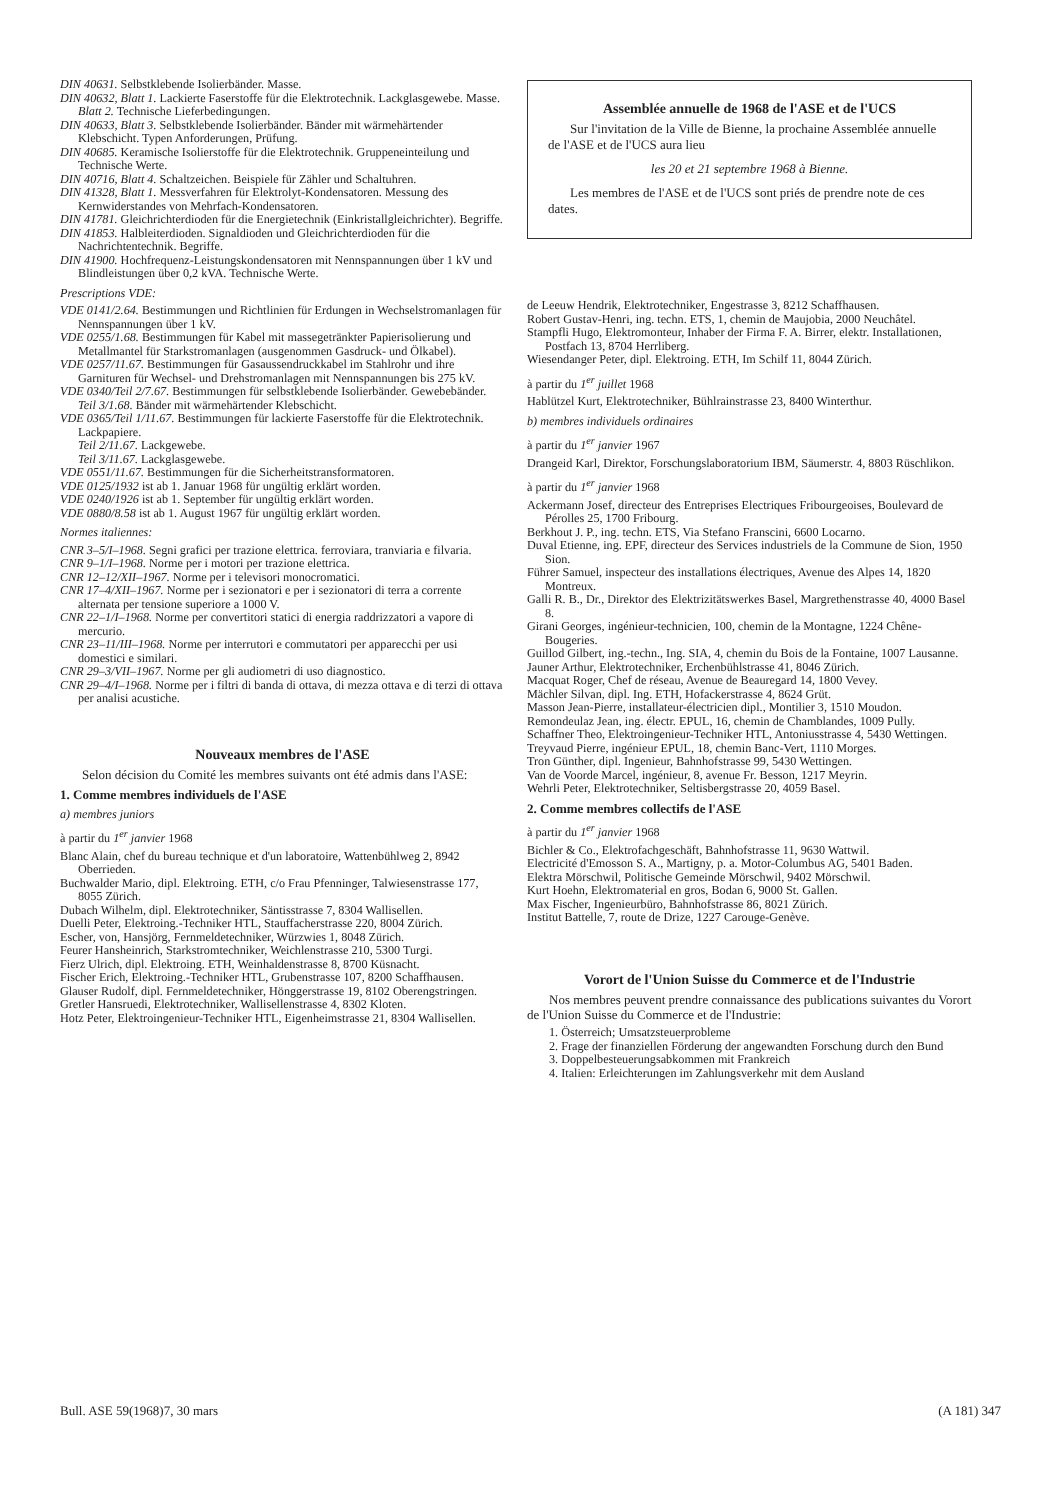DIN 40631. Selbstklebende Isolierbänder. Masse.
DIN 40632, Blatt 1. Lackierte Faserstoffe für die Elektrotechnik. Lackglasgewebe. Masse.
Blatt 2. Technische Lieferbedingungen.
DIN 40633, Blatt 3. Selbstklebende Isolierbänder. Bänder mit wärmehärtender Klebschicht. Typen Anforderungen, Prüfung.
DIN 40685. Keramische Isolierstoffe für die Elektrotechnik. Gruppeneinteilung und Technische Werte.
DIN 40716, Blatt 4. Schaltzeichen. Beispiele für Zähler und Schaltuhren.
DIN 41328, Blatt 1. Messverfahren für Elektrolyt-Kondensatoren. Messung des Kernwiderstandes von Mehrfach-Kondensatoren.
DIN 41781. Gleichrichterdioden für die Energietechnik (Einkristallgleichrichter). Begriffe.
DIN 41853. Halbleiterdioden. Signaldioden und Gleichrichterdioden für die Nachrichtentechnik. Begriffe.
DIN 41900. Hochfrequenz-Leistungskondensatoren mit Nennspannungen über 1 kV und Blindleistungen über 0,2 kVA. Technische Werte.
Prescriptions VDE:
VDE 0141/2.64. Bestimmungen und Richtlinien für Erdungen in Wechselstromanlagen für Nennspannungen über 1 kV.
VDE 0255/1.68. Bestimmungen für Kabel mit massegetränkter Papierisolierung und Metallmantel für Starkstromanlagen (ausgenommen Gasdruck- und Ölkabel).
VDE 0257/11.67. Bestimmungen für Gasaussendruckkabel im Stahlrohr und ihre Garnituren für Wechsel- und Drehstromanlagen mit Nennspannungen bis 275 kV.
VDE 0340/Teil 2/7.67. Bestimmungen für selbstklebende Isolierbänder. Gewebebänder.
Teil 3/1.68. Bänder mit wärmehärtender Klebschicht.
VDE 0365/Teil 1/11.67. Bestimmungen für lackierte Faserstoffe für die Elektrotechnik. Lackpapiere.
Teil 2/11.67. Lackgewebe.
Teil 3/11.67. Lackglasgewebe.
VDE 0551/11.67. Bestimmungen für die Sicherheitstransformatoren.
VDE 0125/1932 ist ab 1. Januar 1968 für ungültig erklärt worden.
VDE 0240/1926 ist ab 1. September für ungültig erklärt worden.
VDE 0880/8.58 ist ab 1. August 1967 für ungültig erklärt worden.
Normes italiennes:
CNR 3–5/I–1968. Segni grafici per trazione elettrica. ferroviara, tranviaria e filvaria.
CNR 9–1/I–1968. Norme per i motori per trazione elettrica.
CNR 12–12/XII–1967. Norme per i televisori monocromatici.
CNR 17–4/XII–1967. Norme per i sezionatori e per i sezionatori di terra a corrente alternata per tensione superiore a 1000 V.
CNR 22–1/I–1968. Norme per convertitori statici di energia raddrizzatori a vapore di mercurio.
CNR 23–11/III–1968. Norme per interrutori e commutatori per apparecchi per usi domestici e similari.
CNR 29–3/VII–1967. Norme per gli audiometri di uso diagnostico.
CNR 29–4/I–1968. Norme per i filtri di banda di ottava, di mezza ottava e di terzi di ottava per analisi acustiche.
Nouveaux membres de l'ASE
Selon décision du Comité les membres suivants ont été admis dans l'ASE:
1. Comme membres individuels de l'ASE
a) membres juniors
à partir du 1<sup>er</sup> janvier 1968
Blanc Alain, chef du bureau technique et d'un laboratoire, Wattenbühlweg 2, 8942 Oberrieden.
Buchwalder Mario, dipl. Elektroing. ETH, c/o Frau Pfenninger, Talwiesenstrasse 177, 8055 Zürich.
Dubach Wilhelm, dipl. Elektrotechniker, Säntisstrasse 7, 8304 Wallisellen.
Duelli Peter, Elektroing.-Techniker HTL, Stauffacherstrasse 220, 8004 Zürich.
Escher, von, Hansjörg, Fernmeldetechniker, Würzwies 1, 8048 Zürich.
Feurer Hansheinrich, Starkstromtechniker, Weichlenstrasse 210, 5300 Turgi.
Fierz Ulrich, dipl. Elektroing. ETH, Weinhaldenstrasse 8, 8700 Küsnacht.
Fischer Erich, Elektroing.-Techniker HTL, Grubenstrasse 107, 8200 Schaffhausen.
Glauser Rudolf, dipl. Fernmeldetechniker, Hönggerstrasse 19, 8102 Oberengstringen.
Gretler Hansruedi, Elektrotechniker, Wallisellenstrasse 4, 8302 Kloten.
Hotz Peter, Elektroingenieur-Techniker HTL, Eigenheimstrasse 21, 8304 Wallisellen.
Assemblée annuelle de 1968 de l'ASE et de l'UCS
Sur l'invitation de la Ville de Bienne, la prochaine Assemblée annuelle de l'ASE et de l'UCS aura lieu
les 20 et 21 septembre 1968 à Bienne.
Les membres de l'ASE et de l'UCS sont priés de prendre note de ces dates.
de Leeuw Hendrik, Elektrotechniker, Engestrasse 3, 8212 Schaffhausen.
Robert Gustav-Henri, ing. techn. ETS, 1, chemin de Maujobia, 2000 Neuchâtel.
Stampfli Hugo, Elektromonteur, Inhaber der Firma F. A. Birrer, elektr. Installationen, Postfach 13, 8704 Herrliberg.
Wiesendanger Peter, dipl. Elektroing. ETH, Im Schilf 11, 8044 Zürich.
à partir du 1<sup>er</sup> juillet 1968
Hablützel Kurt, Elektrotechniker, Bühlrainstrasse 23, 8400 Winterthur.
b) membres individuels ordinaires
à partir du 1<sup>er</sup> janvier 1967
Drangeid Karl, Direktor, Forschungslaboratorium IBM, Säumerstr. 4, 8803 Rüschlikon.
à partir du 1<sup>er</sup> janvier 1968
Ackermann Josef, directeur des Entreprises Electriques Fribourgeoises, Boulevard de Pérolles 25, 1700 Fribourg.
Berkhout J. P., ing. techn. ETS, Via Stefano Franscini, 6600 Locarno.
Duval Etienne, ing. EPF, directeur des Services industriels de la Commune de Sion, 1950 Sion.
Führer Samuel, inspecteur des installations électriques, Avenue des Alpes 14, 1820 Montreux.
Galli R. B., Dr., Direktor des Elektrizitätswerkes Basel, Margrethenstrasse 40, 4000 Basel 8.
Girani Georges, ingénieur-technicien, 100, chemin de la Montagne, 1224 Chêne-Bougeries.
Guillod Gilbert, ing.-techn., Ing. SIA, 4, chemin du Bois de la Fontaine, 1007 Lausanne.
Jauner Arthur, Elektrotechniker, Erchenbühlstrasse 41, 8046 Zürich.
Macquat Roger, Chef de réseau, Avenue de Beauregard 14, 1800 Vevey.
Mächler Silvan, dipl. Ing. ETH, Hofackerstrasse 4, 8624 Grüt.
Masson Jean-Pierre, installateur-électricien dipl., Montilier 3, 1510 Moudon.
Remondeulaz Jean, ing. électr. EPUL, 16, chemin de Chamblandes, 1009 Pully.
Schaffner Theo, Elektroingenieur-Techniker HTL, Antoniusstrasse 4, 5430 Wettingen.
Treyvaud Pierre, ingénieur EPUL, 18, chemin Banc-Vert, 1110 Morges.
Tron Günther, dipl. Ingenieur, Bahnhofstrasse 99, 5430 Wettingen.
Van de Voorde Marcel, ingénieur, 8, avenue Fr. Besson, 1217 Meyrin.
Wehrli Peter, Elektrotechniker, Seltisbergstrasse 20, 4059 Basel.
2. Comme membres collectifs de l'ASE
à partir du 1<sup>er</sup> janvier 1968
Bichler & Co., Elektrofachgeschäft, Bahnhofstrasse 11, 9630 Wattwil.
Electricité d'Emosson S. A., Martigny, p. a. Motor-Columbus AG, 5401 Baden.
Elektra Mörschwil, Politische Gemeinde Mörschwil, 9402 Mörschwil.
Kurt Hoehn, Elektromaterial en gros, Bodan 6, 9000 St. Gallen.
Max Fischer, Ingenieurbüro, Bahnhofstrasse 86, 8021 Zürich.
Institut Battelle, 7, route de Drize, 1227 Carouge-Genève.
Vorort de l'Union Suisse du Commerce et de l'Industrie
Nos membres peuvent prendre connaissance des publications suivantes du Vorort de l'Union Suisse du Commerce et de l'Industrie:
1. Österreich; Umsatzsteuerprobleme
2. Frage der finanziellen Förderung der angewandten Forschung durch den Bund
3. Doppelbesteuerungsabkommen mit Frankreich
4. Italien: Erleichterungen im Zahlungsverkehr mit dem Ausland
Bull. ASE 59(1968)7, 30 mars (A 181) 347